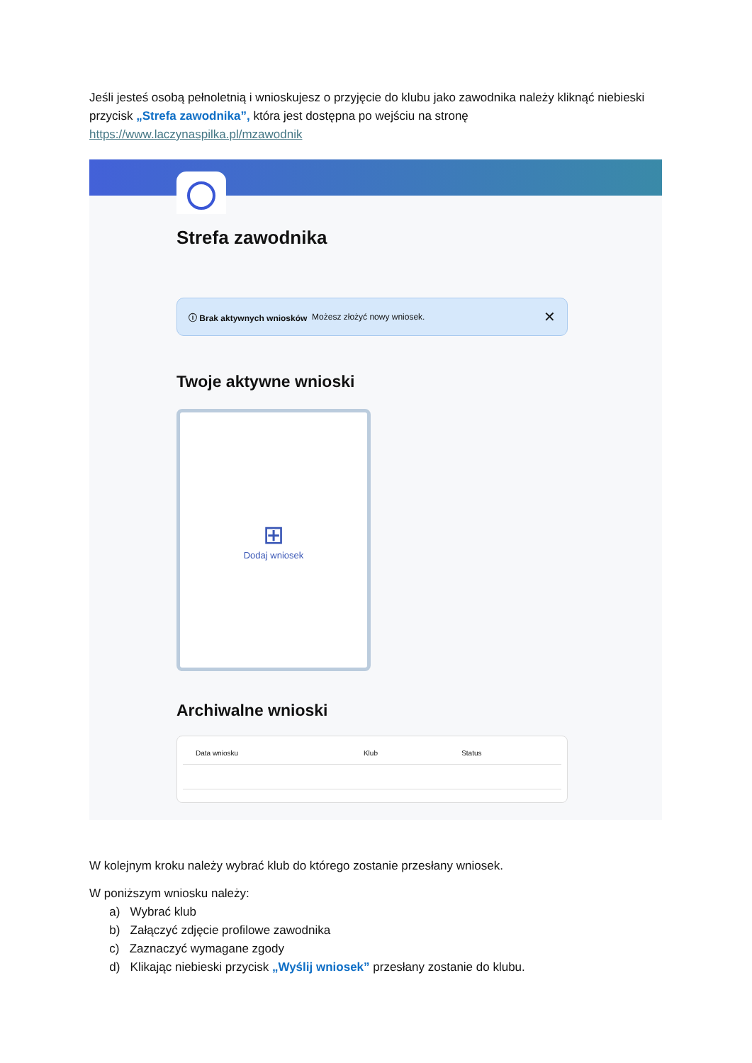Jeśli jesteś osobą pełnoletnią i wnioskujesz o przyjęcie do klubu jako zawodnika należy kliknąć niebieski przycisk „Strefa zawodnika”, która jest dostępna po wejściu na stronę https://www.laczynaspilka.pl/mzawodnik
Strefa zawodnika
ⓘ Brak aktywnych wniosków Możesz złożyć nowy wniosek. ✕
Twoje aktywne wnioski
⊞
Dodaj wniosek
Archiwalne wnioski
| Data wniosku | Klub | Status |
| --- | --- | --- |
W kolejnym kroku należy wybrać klub do którego zostanie przesłany wniosek.
W poniższym wniosku należy:
a) Wybrać klub
b) Załączyć zdjęcie profilowe zawodnika
c) Zaznaczyć wymagane zgody
d) Klikając niebieski przycisk „Wyślij wniosek” przesłany zostanie do klubu.